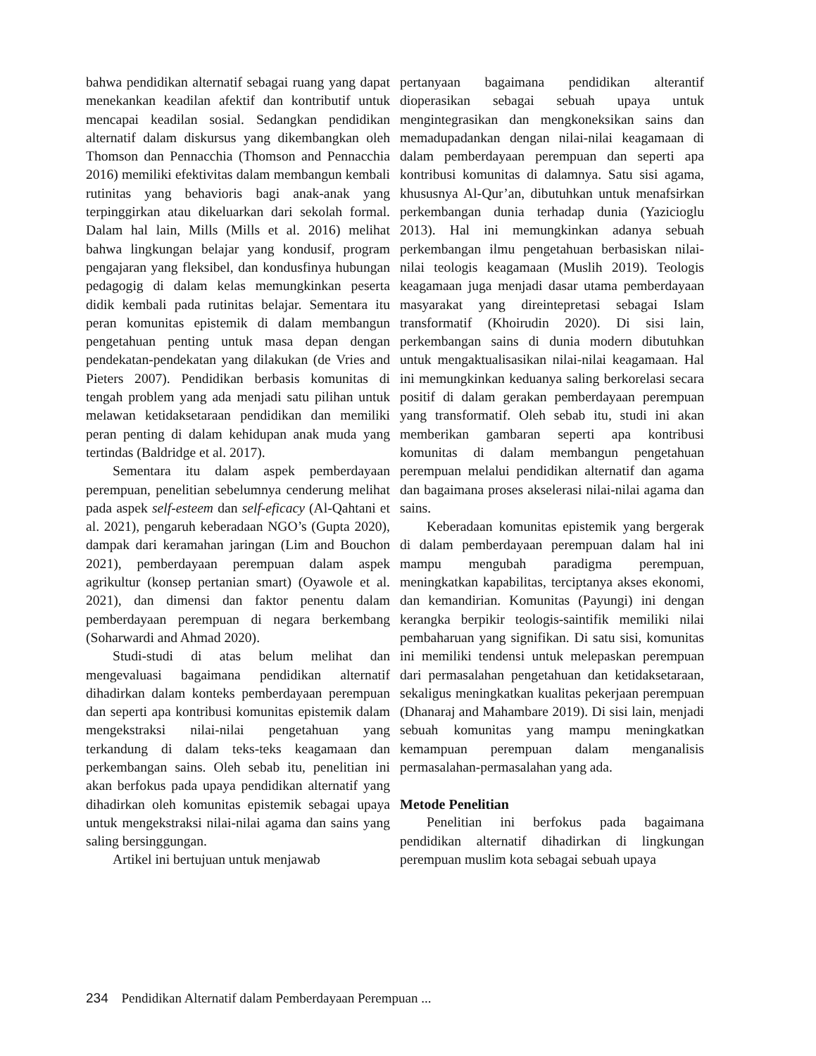bahwa pendidikan alternatif sebagai ruang yang dapat menekankan keadilan afektif dan kontributif untuk mencapai keadilan sosial. Sedangkan pendidikan alternatif dalam diskursus yang dikembangkan oleh Thomson dan Pennacchia (Thomson and Pennacchia 2016) memiliki efektivitas dalam membangun kembali rutinitas yang behavioris bagi anak-anak yang terpinggirkan atau dikeluarkan dari sekolah formal. Dalam hal lain, Mills (Mills et al. 2016) melihat bahwa lingkungan belajar yang kondusif, program pengajaran yang fleksibel, dan kondusfinya hubungan pedagogig di dalam kelas memungkinkan peserta didik kembali pada rutinitas belajar. Sementara itu peran komunitas epistemik di dalam membangun pengetahuan penting untuk masa depan dengan pendekatan-pendekatan yang dilakukan (de Vries and Pieters 2007). Pendidikan berbasis komunitas di tengah problem yang ada menjadi satu pilihan untuk melawan ketidaksetaraan pendidikan dan memiliki peran penting di dalam kehidupan anak muda yang tertindas (Baldridge et al. 2017).
Sementara itu dalam aspek pemberdayaan perempuan, penelitian sebelumnya cenderung melihat pada aspek self-esteem dan self-eficacy (Al-Qahtani et al. 2021), pengaruh keberadaan NGO’s (Gupta 2020), dampak dari keramahan jaringan (Lim and Bouchon 2021), pemberdayaan perempuan dalam aspek agrikultur (konsep pertanian smart) (Oyawole et al. 2021), dan dimensi dan faktor penentu dalam pemberdayaan perempuan di negara berkembang (Soharwardi and Ahmad 2020).
Studi-studi di atas belum melihat dan mengevaluasi bagaimana pendidikan alternatif dihadirkan dalam konteks pemberdayaan perempuan dan seperti apa kontribusi komunitas epistemik dalam mengekstraksi nilai-nilai pengetahuan yang terkandung di dalam teks-teks keagamaan dan perkembangan sains. Oleh sebab itu, penelitian ini akan berfokus pada upaya pendidikan alternatif yang dihadirkan oleh komunitas epistemik sebagai upaya untuk mengekstraksi nilai-nilai agama dan sains yang saling bersinggungan.
Artikel ini bertujuan untuk menjawab
pertanyaan bagaimana pendidikan alterantif dioperasikan sebagai sebuah upaya untuk mengintegrasikan dan mengkoneksikan sains dan memadupadankan dengan nilai-nilai keagamaan di dalam pemberdayaan perempuan dan seperti apa kontribusi komunitas di dalamnya. Satu sisi agama, khususnya Al-Qur’an, dibutuhkan untuk menafsirkan perkembangan dunia terhadap dunia (Yazicioglu 2013). Hal ini memungkinkan adanya sebuah perkembangan ilmu pengetahuan berbasiskan nilai-nilai teologis keagamaan (Muslih 2019). Teologis keagamaan juga menjadi dasar utama pemberdayaan masyarakat yang direintepretasi sebagai Islam transformatif (Khoirudin 2020). Di sisi lain, perkembangan sains di dunia modern dibutuhkan untuk mengaktualisasikan nilai-nilai keagamaan. Hal ini memungkinkan keduanya saling berkorelasi secara positif di dalam gerakan pemberdayaan perempuan yang transformatif. Oleh sebab itu, studi ini akan memberikan gambaran seperti apa kontribusi komunitas di dalam membangun pengetahuan perempuan melalui pendidikan alternatif dan agama dan bagaimana proses akselerasi nilai-nilai agama dan sains.
Keberadaan komunitas epistemik yang bergerak di dalam pemberdayaan perempuan dalam hal ini mampu mengubah paradigma perempuan, meningkatkan kapabilitas, terciptanya akses ekonomi, dan kemandirian. Komunitas (Payungi) ini dengan kerangka berpikir teologis-saintifik memiliki nilai pembaharuan yang signifikan. Di satu sisi, komunitas ini memiliki tendensi untuk melepaskan perempuan dari permasalahan pengetahuan dan ketidaksetaraan, sekaligus meningkatkan kualitas pekerjaan perempuan (Dhanaraj and Mahambare 2019). Di sisi lain, menjadi sebuah komunitas yang mampu meningkatkan kemampuan perempuan dalam menganalisis permasalahan-permasalahan yang ada.
Metode Penelitian
Penelitian ini berfokus pada bagaimana pendidikan alternatif dihadirkan di lingkungan perempuan muslim kota sebagai sebuah upaya
234 Pendidikan Alternatif dalam Pemberdayaan Perempuan ...